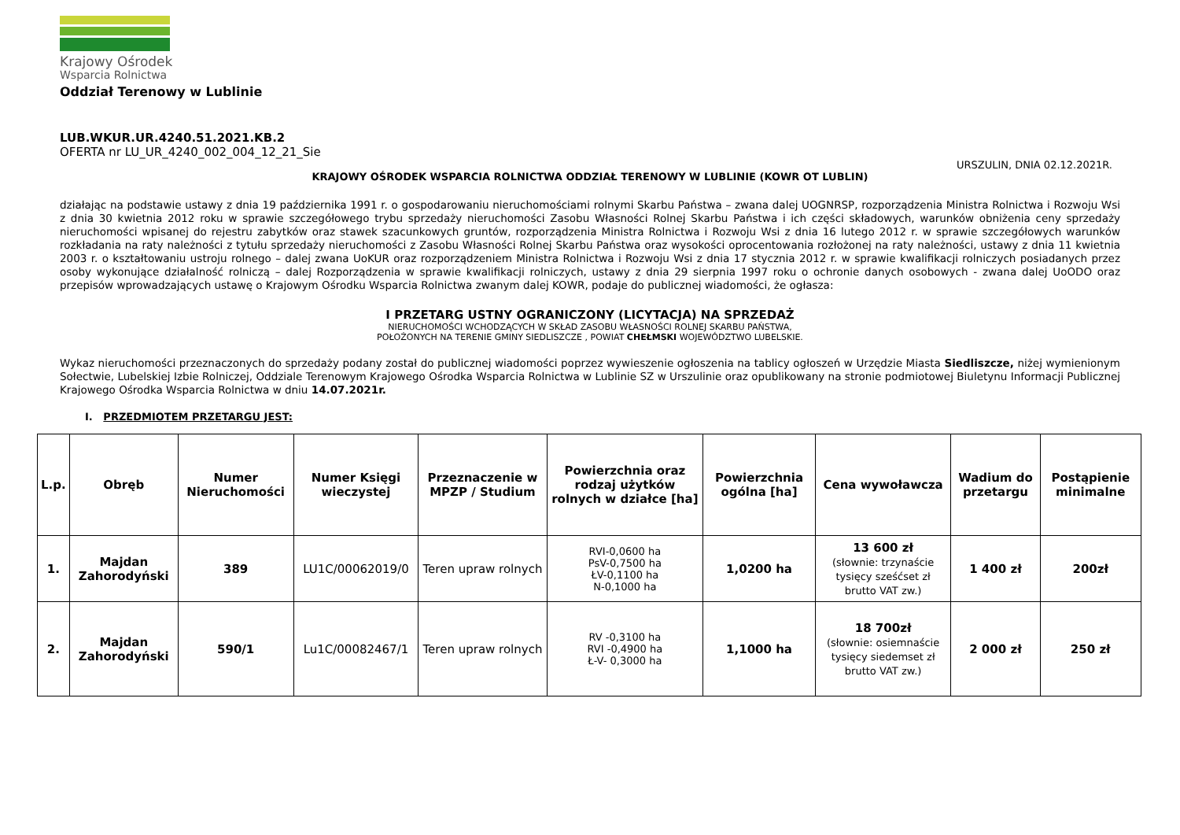Krajowy Ośrodek
Wsparcia Rolnictwa
Oddział Terenowy w Lublinie
LUB.WKUR.UR.4240.51.2021.KB.2
OFERTA nr LU_UR_4240_002_004_12_21_Sie
URSZULIN, DNIA 02.12.2021R.
KRAJOWY OŚRODEK WSPARCIA ROLNICTWA ODDZIAŁ TERENOWY W LUBLINIE (KOWR OT LUBLIN)
działając na podstawie ustawy z dnia 19 października 1991 r. o gospodarowaniu nieruchomościami rolnymi Skarbu Państwa – zwana dalej UOGNRSP, rozporządzenia Ministra Rolnictwa i Rozwoju Wsi z dnia 30 kwietnia 2012 roku w sprawie szczegółowego trybu sprzedaży nieruchomości Zasobu Własności Rolnej Skarbu Państwa i ich części składowych, warunków obniżenia ceny sprzedaży nieruchomości wpisanej do rejestru zabytków oraz stawek szacunkowych gruntów, rozporządzenia Ministra Rolnictwa i Rozwoju Wsi z dnia 16 lutego 2012 r. w sprawie szczegółowych warunków rozkładania na raty należności z tytułu sprzedaży nieruchomości z Zasobu Własności Rolnej Skarbu Państwa oraz wysokości oprocentowania rozłożonej na raty należności, ustawy z dnia 11 kwietnia 2003 r. o kształtowaniu ustroju rolnego – dalej zwana UoKUR oraz rozporządzeniem Ministra Rolnictwa i Rozwoju Wsi z dnia 17 stycznia 2012 r. w sprawie kwalifikacji rolniczych posiadanych przez osoby wykonujące działalność rolniczą – dalej Rozporządzenia w sprawie kwalifikacji rolniczych, ustawy z dnia 29 sierpnia 1997 roku o ochronie danych osobowych - zwana dalej UoODO oraz przepisów wprowadzających ustawę o Krajowym Ośrodku Wsparcia Rolnictwa zwanym dalej KOWR, podaje do publicznej wiadomości, że ogłasza:
I PRZETARG USTNY OGRANICZONY (LICYTACJA) NA SPRZEDAŻ
NIERUCHOMOŚCI WCHODZĄCYCH W SKŁAD ZASOBU WŁASNOŚCI ROLNEJ SKARBU PAŃSTWA,
POŁOŻONYCH NA TERENIE GMINY SIEDLISZCZE , POWIAT CHEŁMSKI WOJEWÓDZTWO LUBELSKIE.
Wykaz nieruchomości przeznaczonych do sprzedaży podany został do publicznej wiadomości poprzez wywieszenie ogłoszenia na tablicy ogłoszeń w Urzędzie Miasta Siedliszcze, niżej wymienionym Sołectwie, Lubelskiej Izbie Rolniczej, Oddziale Terenowym Krajowego Ośrodka Wsparcia Rolnictwa w Lublinie SZ w Urszulinie oraz opublikowany na stronie podmiotowej Biuletynu Informacji Publicznej Krajowego Ośrodka Wsparcia Rolnictwa w dniu 14.07.2021r.
I. PRZEDMIOTEM PRZETARGU JEST:
| L.p. | Obręb | Numer Nieruchomości | Numer Księgi wieczystej | Przeznaczenie w MPZP / Studium | Powierzchnia oraz rodzaj użytków rolnych w działce [ha] | Powierzchnia ogólna [ha] | Cena wywoławcza | Wadium do przetargu | Postąpienie minimalne |
| --- | --- | --- | --- | --- | --- | --- | --- | --- | --- |
| 1. | Majdan Zahorodyński | 389 | LU1C/00062019/0 | Teren upraw rolnych | RVI-0,0600 ha PsV-0,7500 ha ŁV-0,1100 ha N-0,1000 ha | 1,0200 ha | 13 600 zł (słownie: trzynaście tysięcy sześćset zł brutto VAT zw.) | 1 400 zł | 200zł |
| 2. | Majdan Zahorodyński | 590/1 | Lu1C/00082467/1 | Teren upraw rolnych | RV -0,3100 ha RVI -0,4900 ha Ł-V- 0,3000 ha | 1,1000 ha | 18 700zł (słownie: osiemnaście tysięcy siedemset zł brutto VAT zw.) | 2 000 zł | 250 zł |